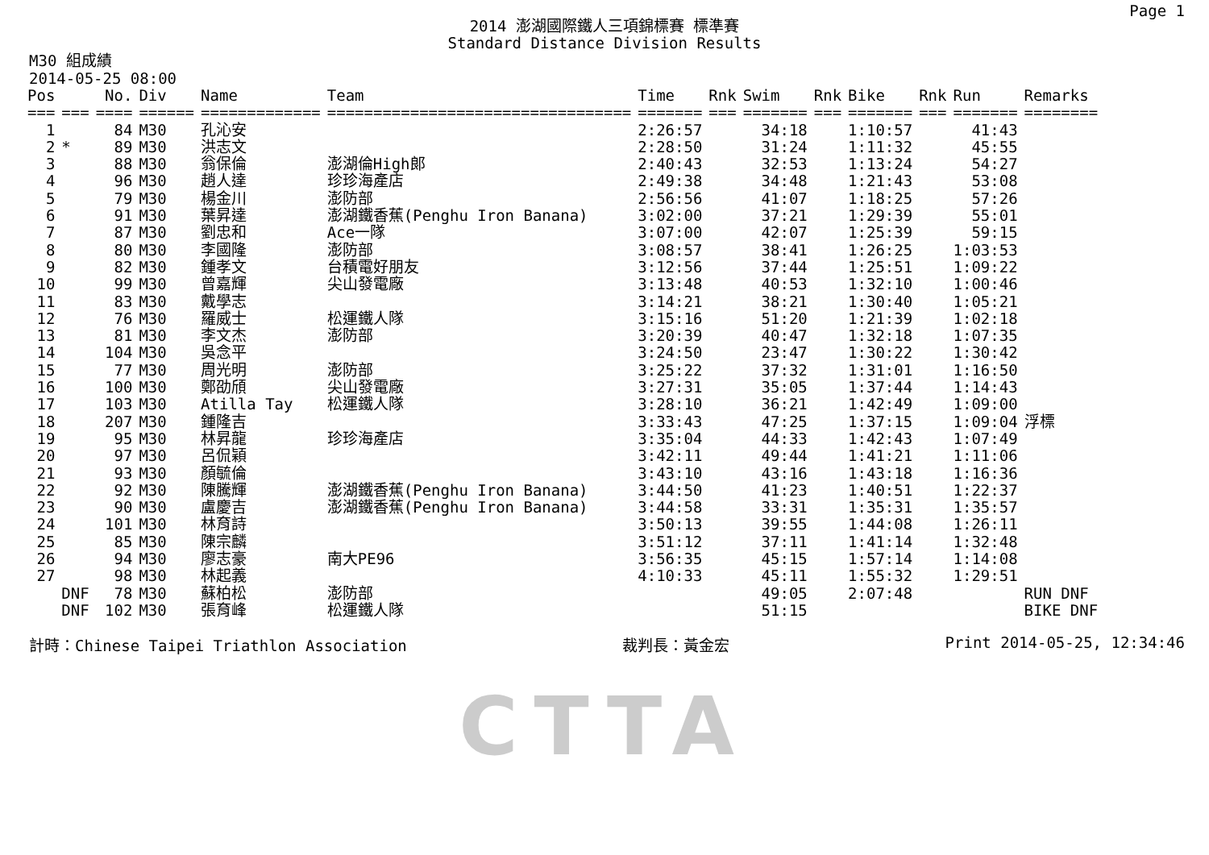Page 1
2014 澎湖國際鐵人三項錦標賽 標準賽
Standard Distance Division Results
M30 組成績
2014-05-25 08:00
| Pos | | No. | Div | Name | Team | Time | Rnk | Swim | Rnk | Bike | Rnk | Run | Remarks |
| --- | --- | --- | --- | --- | --- | --- | --- | --- | --- | --- | --- | --- | --- |
| === | === | ==== | ====== | ============= | ================================= | ======= | === | ======= | === | ======= | === | ======= | ======== |
| 1 | | 84 | M30 | 孔沁安 | | 2:26:57 | | 34:18 | | 1:10:57 | | 41:43 | |
| 2 | * | 89 | M30 | 洪志文 | | 2:28:50 | | 31:24 | | 1:11:32 | | 45:55 | |
| 3 | | 88 | M30 | 翁保倫 | 澎湖倫High郎 | 2:40:43 | | 32:53 | | 1:13:24 | | 54:27 | |
| 4 | | 96 | M30 | 趙人達 | 珍珍海產店 | 2:49:38 | | 34:48 | | 1:21:43 | | 53:08 | |
| 5 | | 79 | M30 | 楊金川 | 澎防部 | 2:56:56 | | 41:07 | | 1:18:25 | | 57:26 | |
| 6 | | 91 | M30 | 葉昇達 | 澎湖鐵香蕉(Penghu Iron Banana) | 3:02:00 | | 37:21 | | 1:29:39 | | 55:01 | |
| 7 | | 87 | M30 | 劉忠和 | Ace一隊 | 3:07:00 | | 42:07 | | 1:25:39 | | 59:15 | |
| 8 | | 80 | M30 | 李國隆 | 澎防部 | 3:08:57 | | 38:41 | | 1:26:25 | | 1:03:53 | |
| 9 | | 82 | M30 | 鍾孝文 | 台積電好朋友 | 3:12:56 | | 37:44 | | 1:25:51 | | 1:09:22 | |
| 10 | | 99 | M30 | 曾嘉輝 | 尖山發電廠 | 3:13:48 | | 40:53 | | 1:32:10 | | 1:00:46 | |
| 11 | | 83 | M30 | 戴學志 | | 3:14:21 | | 38:21 | | 1:30:40 | | 1:05:21 | |
| 12 | | 76 | M30 | 羅威士 | 松運鐵人隊 | 3:15:16 | | 51:20 | | 1:21:39 | | 1:02:18 | |
| 13 | | 81 | M30 | 李文杰 | 澎防部 | 3:20:39 | | 40:47 | | 1:32:18 | | 1:07:35 | |
| 14 | | 104 | M30 | 吳念平 | | 3:24:50 | | 23:47 | | 1:30:22 | | 1:30:42 | |
| 15 | | 77 | M30 | 周光明 | 澎防部 | 3:25:22 | | 37:32 | | 1:31:01 | | 1:16:50 | |
| 16 | | 100 | M30 | 鄭劭頎 | 尖山發電廠 | 3:27:31 | | 35:05 | | 1:37:44 | | 1:14:43 | |
| 17 | | 103 | M30 | Atilla Tay | 松運鐵人隊 | 3:28:10 | | 36:21 | | 1:42:49 | | 1:09:00 | |
| 18 | | 207 | M30 | 鍾隆吉 | | 3:33:43 | | 47:25 | | 1:37:15 | | 1:09:04 | 浮標 |
| 19 | | 95 | M30 | 林昇龍 | 珍珍海產店 | 3:35:04 | | 44:33 | | 1:42:43 | | 1:07:49 | |
| 20 | | 97 | M30 | 呂侃穎 | | 3:42:11 | | 49:44 | | 1:41:21 | | 1:11:06 | |
| 21 | | 93 | M30 | 顏毓倫 | | 3:43:10 | | 43:16 | | 1:43:18 | | 1:16:36 | |
| 22 | | 92 | M30 | 陳騰輝 | 澎湖鐵香蕉(Penghu Iron Banana) | 3:44:50 | | 41:23 | | 1:40:51 | | 1:22:37 | |
| 23 | | 90 | M30 | 盧慶吉 | 澎湖鐵香蕉(Penghu Iron Banana) | 3:44:58 | | 33:31 | | 1:35:31 | | 1:35:57 | |
| 24 | | 101 | M30 | 林育詩 | | 3:50:13 | | 39:55 | | 1:44:08 | | 1:26:11 | |
| 25 | | 85 | M30 | 陳宗麟 | | 3:51:12 | | 37:11 | | 1:41:14 | | 1:32:48 | |
| 26 | | 94 | M30 | 廖志豪 | 南大PE96 | 3:56:35 | | 45:15 | | 1:57:14 | | 1:14:08 | |
| 27 | | 98 | M30 | 林起義 | | 4:10:33 | | 45:11 | | 1:55:32 | | 1:29:51 | |
| | DNF | 78 | M30 | 蘇柏松 | 澎防部 | | | 49:05 | | 2:07:48 | | | RUN DNF |
| | DNF | 102 | M30 | 張育峰 | 松運鐵人隊 | | | 51:15 | | | | | BIKE DNF |
計時：Chinese Taipei Triathlon Association 裁判長：黃金宏 Print 2014-05-25, 12:34:46
CTTA